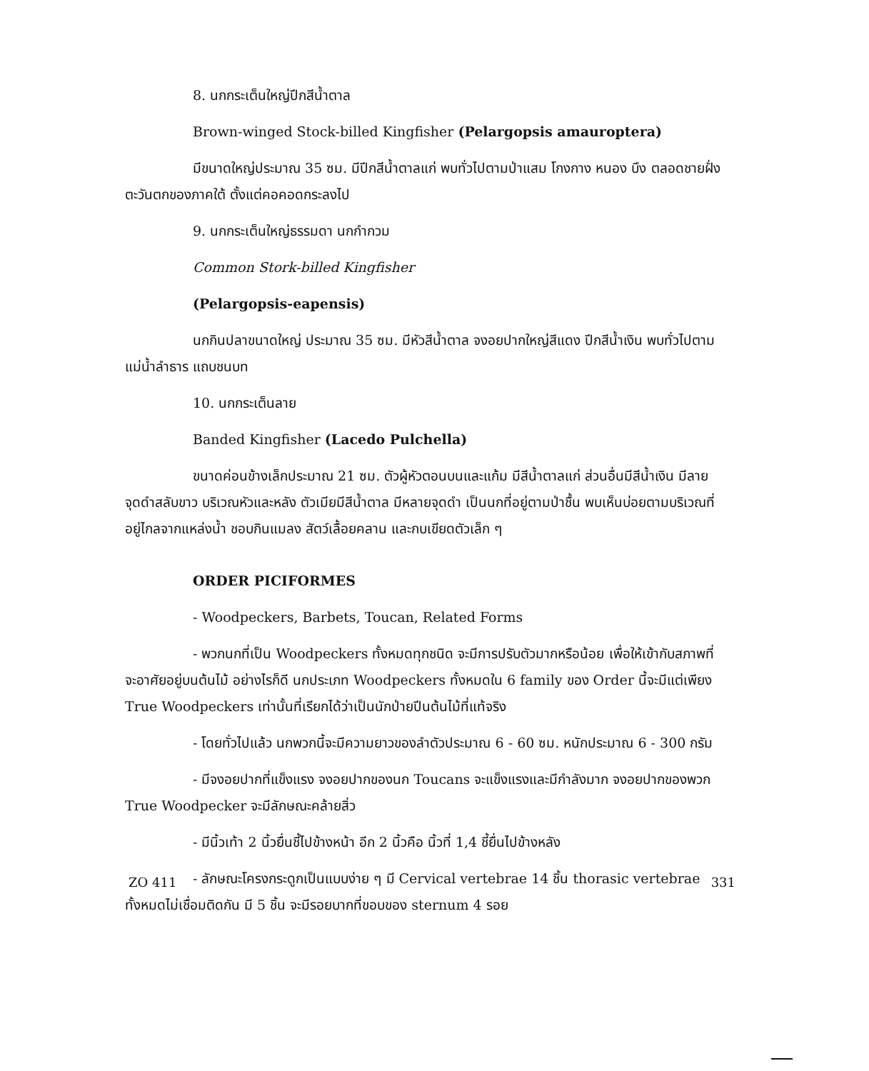8. นกกระเต็นใหญ่ปีกสีน้ำตาล
Brown-winged Stock-billed Kingfisher (Pelargopsis amauroptera)
มีขนาดใหญ่ประมาณ 35 ซม. มีปีกสีน้ำตาลแก่ พบทั่วไปตามป่าแสม โกงกาง หนอง บึง ตลอดชายฝั่งตะวันตกของภาคใต้ ตั้งแต่คอคอดกระลงไป
9. นกกระเต็นใหญ่ธรรมดา นกกำกวม
Common Stork-billed Kingfisher
(Pelargopsis-eapensis)
นกกินปลาขนาดใหญ่ ประมาณ 35 ซม. มีหัวสีน้ำตาล จงอยปากใหญ่สีแดง ปีกสีน้ำเงิน พบทั่วไปตามแม่น้ำลำธาร แถบชนบท
10. นกกระเต็นลาย
Banded Kingfisher (Lacedo Pulchella)
ขนาดค่อนข้างเล็กประมาณ 21 ซม. ตัวผู้หัวตอนบนและแก้ม มีสีน้ำตาลแก่ ส่วนอื่นมีสีน้ำเงิน มีลายจุดดำสลับขาว บริเวณหัวและหลัง ตัวเมียมีสีน้ำตาล มีหลายจุดดำ เป็นนกที่อยู่ตามป่าชื้น พบเห็นบ่อยตามบริเวณที่อยู่ไกลจากแหล่งน้ำ ชอบกินแมลง สัตว์เลื้อยคลาน และกบเขียดตัวเล็ก ๆ
ORDER PICIFORMES
- Woodpeckers, Barbets, Toucan, Related Forms
- พวกนกที่เป็น Woodpeckers ทั้งหมดทุกชนิด จะมีการปรับตัวมากหรือน้อย เพื่อให้เข้ากับสภาพที่จะอาศัยอยู่บนต้นไม้ อย่างไรก็ดี นกประเภท Woodpeckers ทั้งหมดใน 6 family ของ Order นี้จะมีแต่เพียง True Woodpeckers เท่านั้นที่เรียกได้ว่าเป็นนักป่ายปีนต้นไม้ที่แท้จริง
- โดยทั่วไปแล้ว นกพวกนี้จะมีความยาวของลำตัวประมาณ 6 - 60 ซม. หนักประมาณ 6 - 300 กรัม
- มีจงอยปากที่แข็งแรง จงอยปากของนก Toucans จะแข็งแรงและมีกำลังมาก จงอยปากของพวก True Woodpecker จะมีลักษณะคล้ายสิ่ว
- มีนิ้วเท้า 2 นิ้วยื่นชี้ไปข้างหน้า อีก 2 นิ้วคือ นิ้วที่ 1,4 ชี้ยื่นไปข้างหลัง
- ลักษณะโครงกระดูกเป็นแบบง่าย ๆ มี Cervical vertebrae 14 ชิ้น thorasic vertebrae ทั้งหมดไม่เชื่อมติดกัน มี 5 ชิ้น จะมีรอยบากที่ขอบของ sternum 4 รอย
ZO 411 331